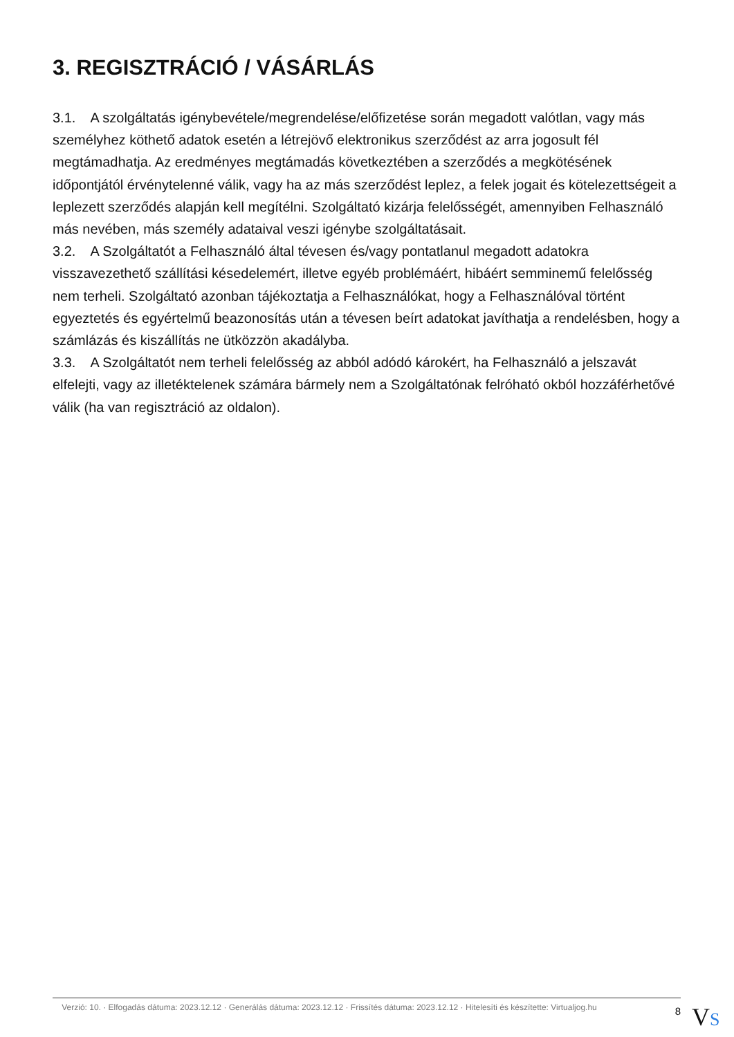3. REGISZTRÁCIÓ / VÁSÁRLÁS
3.1. A szolgáltatás igénybevétele/megrendelése/előfizetése során megadott valótlan, vagy más személyhez köthető adatok esetén a létrejövő elektronikus szerződést az arra jogosult fél megtámadhatja. Az eredményes megtámadás következtében a szerződés a megkötésének időpontjától érvénytelenné válik, vagy ha az más szerződést leplez, a felek jogait és kötelezettségeit a leplezett szerződés alapján kell megítélni. Szolgáltató kizárja felelősségét, amennyiben Felhasználó más nevében, más személy adataival veszi igénybe szolgáltatásait.
3.2. A Szolgáltatót a Felhasználó által tévesen és/vagy pontatlanul megadott adatokra visszavezethető szállítási késedelemért, illetve egyéb problémáért, hibáért semminemű felelősség nem terheli. Szolgáltató azonban tájékoztatja a Felhasználókat, hogy a Felhasználóval történt egyeztetés és egyértelmű beazonosítás után a tévesen beírt adatokat javíthatja a rendelésben, hogy a számlázás és kiszállítás ne ütközzön akadályba.
3.3. A Szolgáltatót nem terheli felelősség az abból adódó károkért, ha Felhasználó a jelszavát elfelejti, vagy az illetéktelenek számára bármely nem a Szolgáltatónak felróható okból hozzáférhetővé válik (ha van regisztráció az oldalon).
Verzió: 10. · Elfogadás dátuma: 2023.12.12 · Generálás dátuma: 2023.12.12 · Frissítés dátuma: 2023.12.12 · Hitelesíti és készítette: Virtualjog.hu
8
VS